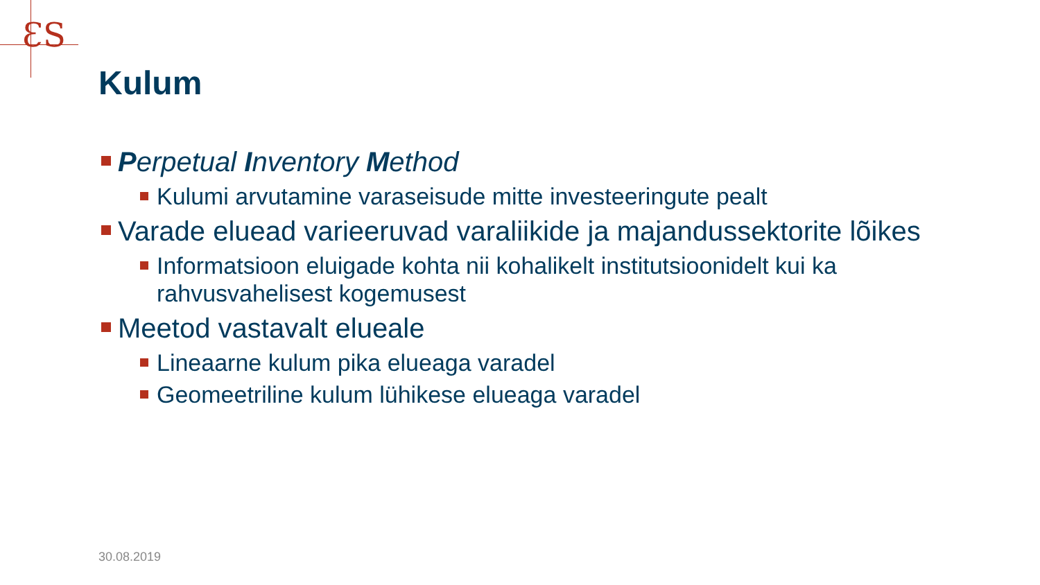ƐS
Kulum
Perpetual Inventory Method
Kulumi arvutamine varaseisude mitte investeeringute pealt
Varade eluead varieeruvad varaliikide ja majandussektorite lõikes
Informatsioon eluigade kohta nii kohalikelt institutsioonidelt kui ka rahvusvahelisest kogemusest
Meetod vastavalt elueale
Lineaarne kulum pika elueaga varadel
Geomeetriline kulum lühikese elueaga varadel
30.08.2019